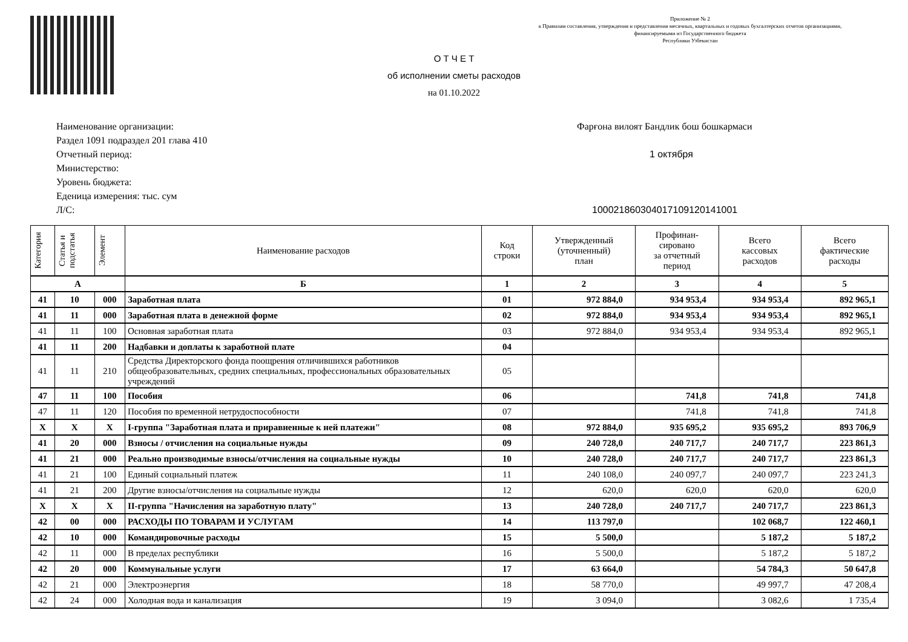Приложение № 2
к Правилам составления, утверждения и представления месячных, квартальных и годовых бухгалтерских отчетов организациями,
финансируемыми из Государственного бюджета
Республики Узбекистан
О Т Ч Е Т
об исполнении сметы расходов
на 01.10.2022
Наименование организации: Фарғона вилоят Бандлик бош бошкармаси
Раздел 1091 подраздел 201 глава 410
Отчетный период: 1 октября
Министерство:
Уровень бюджета:
Еденица измерения: тыс. сум
Л/С: 10002186030401710912014100​1
| Категория | Статья и подстатья | Элемент | Наименование расходов | Код строки | Утвержденный (уточненный) план | Профинан- сировано за отчетный период | Всего кассовых расходов | Всего фактические расходы |
| --- | --- | --- | --- | --- | --- | --- | --- | --- |
| А | | | Б | 1 | 2 | 3 | 4 | 5 |
| 41 | 10 | 000 | Заработная плата | 01 | 972 884,0 | 934 953,4 | 934 953,4 | 892 965,1 |
| 41 | 11 | 000 | Заработная плата в денежной форме | 02 | 972 884,0 | 934 953,4 | 934 953,4 | 892 965,1 |
| 41 | 11 | 100 | Основная заработная плата | 03 | 972 884,0 | 934 953,4 | 934 953,4 | 892 965,1 |
| 41 | 11 | 200 | Надбавки и доплаты к заработной плате | 04 | | | | |
| 41 | 11 | 210 | Средства Директорского фонда поощрения отличившихся работников общеобразовательных, средних специальных, профессиональных образовательных учреждений | 05 | | | | |
| 47 | 11 | 100 | Пособия | 06 | | 741,8 | 741,8 | 741,8 |
| 47 | 11 | 120 | Пособия по временной нетрудоспособности | 07 | | 741,8 | 741,8 | 741,8 |
| X | X | X | I-группа "Заработная плата и приравненные к ней платежи" | 08 | 972 884,0 | 935 695,2 | 935 695,2 | 893 706,9 |
| 41 | 20 | 000 | Взносы / отчисления на социальные нужды | 09 | 240 728,0 | 240 717,7 | 240 717,7 | 223 861,3 |
| 41 | 21 | 000 | Реально производимые взносы/отчисления на социальные нужды | 10 | 240 728,0 | 240 717,7 | 240 717,7 | 223 861,3 |
| 41 | 21 | 100 | Единый социальный платеж | 11 | 240 108,0 | 240 097,7 | 240 097,7 | 223 241,3 |
| 41 | 21 | 200 | Другие взносы/отчисления на социальные нужды | 12 | 620,0 | 620,0 | 620,0 | 620,0 |
| X | X | X | II-группа "Начисления на заработную плату" | 13 | 240 728,0 | 240 717,7 | 240 717,7 | 223 861,3 |
| 42 | 00 | 000 | РАСХОДЫ ПО ТОВАРАМ И УСЛУГАМ | 14 | 113 797,0 | | 102 068,7 | 122 460,1 |
| 42 | 10 | 000 | Командировочные расходы | 15 | 5 500,0 | | 5 187,2 | 5 187,2 |
| 42 | 11 | 000 | В пределах республики | 16 | 5 500,0 | | 5 187,2 | 5 187,2 |
| 42 | 20 | 000 | Коммунальные услуги | 17 | 63 664,0 | | 54 784,3 | 50 647,8 |
| 42 | 21 | 000 | Электроэнергия | 18 | 58 770,0 | | 49 997,7 | 47 208,4 |
| 42 | 24 | 000 | Холодная вода и канализация | 19 | 3 094,0 | | 3 082,6 | 1 735,4 |